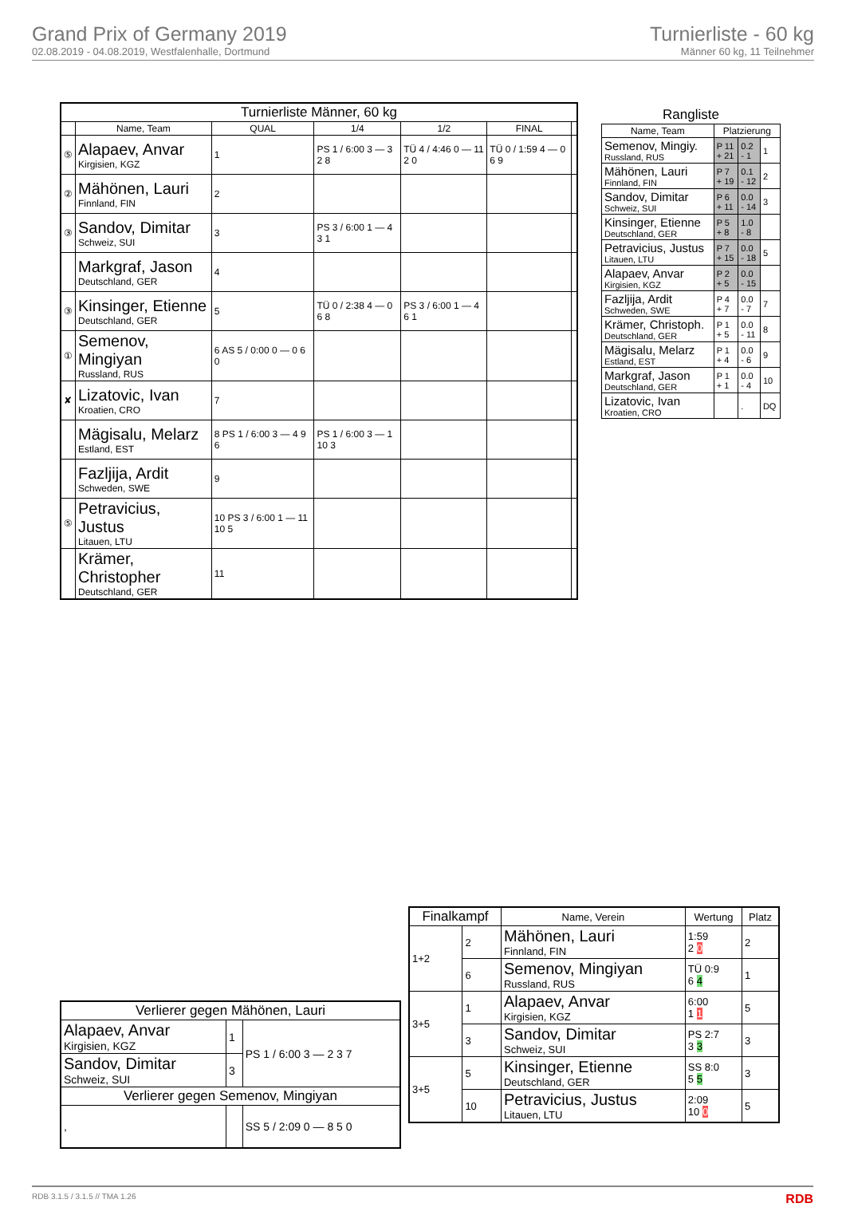Grand Prix of Germany 2019
02.08.2019 - 04.08.2019, Westfalenhalle, Dortmund
Turnierliste - 60 kg
Männer 60 kg, 11 Teilnehmer
| Turnierliste Männer, 60 kg | | | | | | |
| --- | --- | --- | --- | --- | --- | --- |
| | Name, Team | QUAL | 1/4 | 1/2 | FINAL | |
| ⑤ | Alapaev, Anvar Kirgisien, KGZ | 1 | PS 1 / 6:00 3 — 3 2 8 | TÜ 4 / 4:46 0 — 11 2 0 | TÜ 0 / 1:59 4 — 0 6 9 | |
| ② | Mähönen, Lauri Finnland, FIN | 2 | | | | |
| ③ | Sandov, Dimitar Schweiz, SUI | 3 | PS 3 / 6:00 1 — 4 3 1 | | | |
| | Markgraf, Jason Deutschland, GER | 4 | | | | |
| ③ | Kinsinger, Etienne Deutschland, GER | 5 | TÜ 0 / 2:38 4 — 0 6 8 | PS 3 / 6:00 1 — 4 6 1 | | |
| ① | Semenov, Mingiyan Russland, RUS | 6 AS 5 / 0:00 0 — 0 6 0 | | | | |
| ✘ | Lizatovic, Ivan Kroatien, CRO | 7 | | | | |
| | Mägisalu, Melarz Estland, EST | 8 PS 1 / 6:00 3 — 4 9 6 | PS 1 / 6:00 3 — 1 10 3 | | | |
| | Fazljija, Ardit Schweden, SWE | 9 | | | | |
| ⑤ | Petravicius, Justus Litauen, LTU | 10 PS 3 / 6:00 1 — 11 10 5 | | | | |
| | Krämer, Christopher Deutschland, GER | 11 | | | | |
| Rangliste | | | |
| --- | --- | --- | --- |
| Name, Team | Platzierung | | |
| Semenov, Mingiy. Russland, RUS | P 11 + 21 | 0.2 - 1 | 1 |
| Mähönen, Lauri Finnland, FIN | P 7 + 19 | 0.1 - 12 | 2 |
| Sandov, Dimitar Schweiz, SUI | P 6 + 11 | 0.0 - 14 | 3 |
| Kinsinger, Etienne Deutschland, GER | P 5 + 8 | 1.0 - 8 | |
| Petravicius, Justus Litauen, LTU | P 7 + 15 | 0.0 - 18 | 5 |
| Alapaev, Anvar Kirgisien, KGZ | P 2 + 5 | 0.0 - 15 | |
| Fazljija, Ardit Schweden, SWE | P 4 + 7 | 0.0 - 7 | 7 |
| Krämer, Christoph. Deutschland, GER | P 1 + 5 | 0.0 - 11 | 8 |
| Mägisalu, Melarz Estland, EST | P 1 + 4 | 0.0 - 6 | 9 |
| Markgraf, Jason Deutschland, GER | P 1 + 1 | 0.0 - 4 | 10 |
| Lizatovic, Ivan Kroatien, CRO | | . | DQ |
| Finalkampf | | Name, Verein | Wertung | Platz |
| --- | --- | --- | --- | --- |
| 1+2 | 2 | Mähönen, Lauri Finnland, FIN | 1:59 2 0 | 2 |
| | 6 | Semenov, Mingiyan Russland, RUS | TÜ 0:9 6 4 | 1 |
| 3+5 | 1 | Alapaev, Anvar Kirgisien, KGZ | 6:00 1 1 | 5 |
| | 3 | Sandov, Dimitar Schweiz, SUI | PS 2:7 3 3 | 3 |
| 3+5 | 5 | Kinsinger, Etienne Deutschland, GER | SS 8:0 5 5 | 3 |
| | 10 | Petravicius, Justus Litauen, LTU | 2:09 10 0 | 5 |
| Verlierer gegen Mähönen, Lauri | | |
| --- | --- | --- |
| Alapaev, Anvar Kirgisien, KGZ | 1 | PS 1 / 6:00 3 — 2 3 7 |
| Sandov, Dimitar Schweiz, SUI | 3 | |
| Verlierer gegen Semenov, Mingiyan | | |
| , | | SS 5 / 2:09 0 — 8 5 0 |
RDB 3.1.5 / 3.1.5 // TMA 1.26 RDB